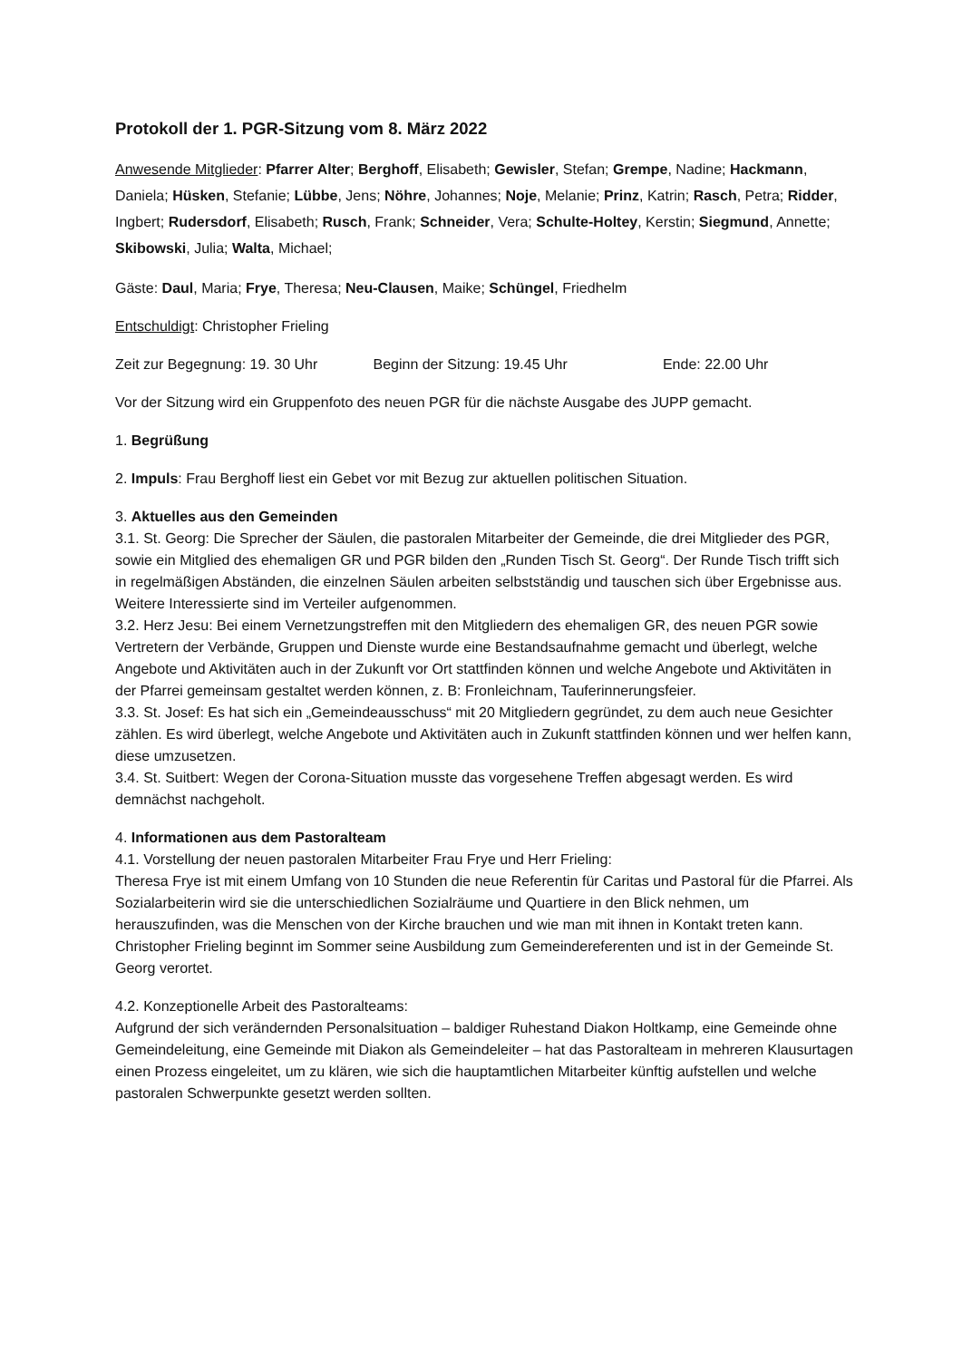Protokoll der 1. PGR-Sitzung vom 8. März 2022
Anwesende Mitglieder: Pfarrer Alter; Berghoff, Elisabeth; Gewisler, Stefan; Grempe, Nadine; Hackmann, Daniela; Hüsken, Stefanie; Lübbe, Jens; Nöhre, Johannes; Noje, Melanie; Prinz, Katrin; Rasch, Petra; Ridder, Ingbert; Rudersdorf, Elisabeth; Rusch, Frank; Schneider, Vera; Schulte-Holtey, Kerstin; Siegmund, Annette; Skibowski, Julia; Walta, Michael;
Gäste: Daul, Maria; Frye, Theresa; Neu-Clausen, Maike; Schüngel, Friedhelm
Entschuldigt: Christopher Frieling
Zeit zur Begegnung: 19. 30 Uhr Beginn der Sitzung: 19.45 Uhr Ende: 22.00 Uhr
Vor der Sitzung wird ein Gruppenfoto des neuen PGR für die nächste Ausgabe des JUPP gemacht.
1. Begrüßung
2. Impuls: Frau Berghoff liest ein Gebet vor mit Bezug zur aktuellen politischen Situation.
3. Aktuelles aus den Gemeinden
3.1. St. Georg: Die Sprecher der Säulen, die pastoralen Mitarbeiter der Gemeinde, die drei Mitglieder des PGR, sowie ein Mitglied des ehemaligen GR und PGR bilden den „Runden Tisch St. Georg“. Der Runde Tisch trifft sich in regelmäßigen Abständen, die einzelnen Säulen arbeiten selbstständig und tauschen sich über Ergebnisse aus. Weitere Interessierte sind im Verteiler aufgenommen.
3.2. Herz Jesu: Bei einem Vernetzungstreffen mit den Mitgliedern des ehemaligen GR, des neuen PGR sowie Vertretern der Verbände, Gruppen und Dienste wurde eine Bestandsaufnahme gemacht und überlegt, welche Angebote und Aktivitäten auch in der Zukunft vor Ort stattfinden können und welche Angebote und Aktivitäten in der Pfarrei gemeinsam gestaltet werden können, z. B: Fronleichnam, Tauferinnerungsfeier.
3.3. St. Josef: Es hat sich ein „Gemeindeausschuss“ mit 20 Mitgliedern gegründet, zu dem auch neue Gesichter zählen. Es wird überlegt, welche Angebote und Aktivitäten auch in Zukunft stattfinden können und wer helfen kann, diese umzusetzen.
3.4. St. Suitbert: Wegen der Corona-Situation musste das vorgesehene Treffen abgesagt werden. Es wird demnächst nachgeholt.
4. Informationen aus dem Pastoralteam
4.1. Vorstellung der neuen pastoralen Mitarbeiter Frau Frye und Herr Frieling:
Theresa Frye ist mit einem Umfang von 10 Stunden die neue Referentin für Caritas und Pastoral für die Pfarrei. Als Sozialarbeiterin wird sie die unterschiedlichen Sozialräume und Quartiere in den Blick nehmen, um herauszufinden, was die Menschen von der Kirche brauchen und wie man mit ihnen in Kontakt treten kann.
Christopher Frieling beginnt im Sommer seine Ausbildung zum Gemeindereferenten und ist in der Gemeinde St. Georg verortet.
4.2. Konzeptionelle Arbeit des Pastoralteams:
Aufgrund der sich verändernden Personalsituation – baldiger Ruhestand Diakon Holtkamp, eine Gemeinde ohne Gemeindeleitung, eine Gemeinde mit Diakon als Gemeindeleiter – hat das Pastoralteam in mehreren Klausurtagen einen Prozess eingeleitet, um zu klären, wie sich die hauptamtlichen Mitarbeiter künftig aufstellen und welche pastoralen Schwerpunkte gesetzt werden sollten.